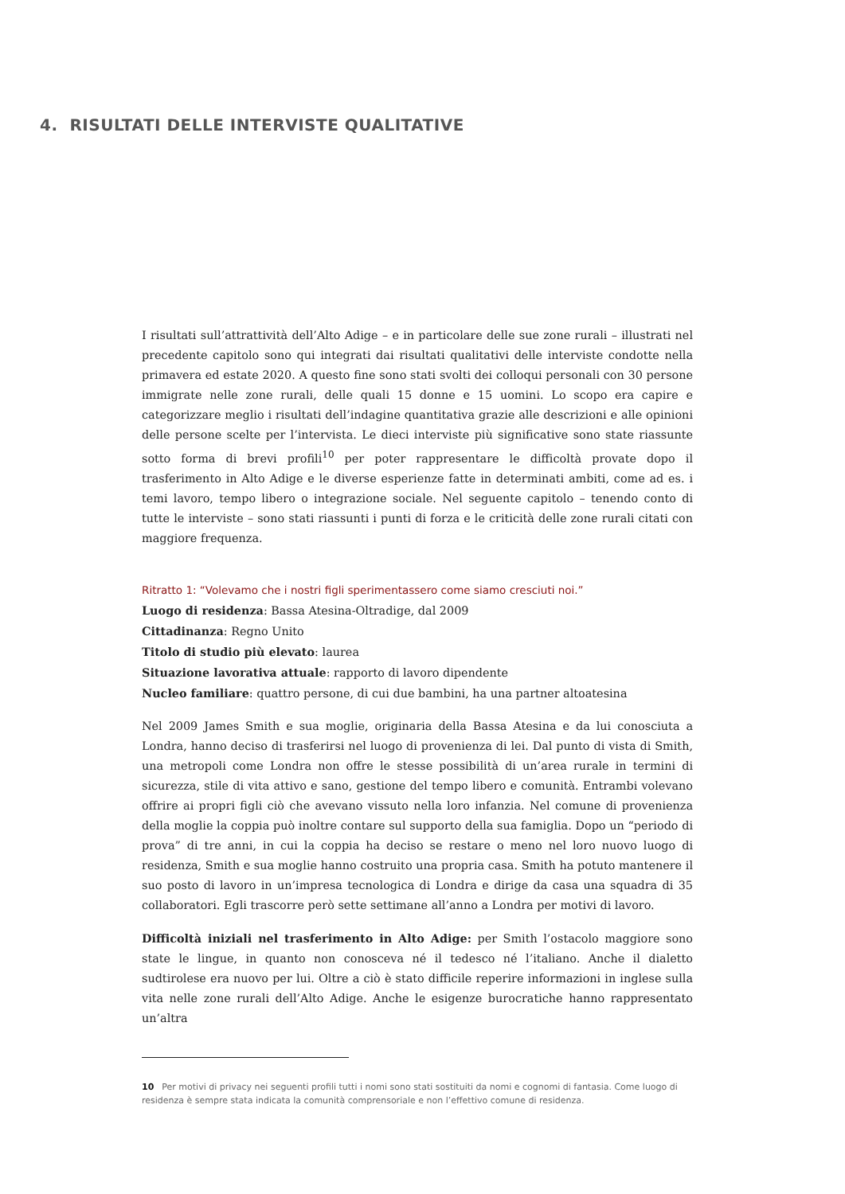4. RISULTATI DELLE INTERVISTE QUALITATIVE
I risultati sull’attrattività dell’Alto Adige – e in particolare delle sue zone rurali – illustrati nel precedente capitolo sono qui integrati dai risultati qualitativi delle interviste condotte nella primavera ed estate 2020. A questo fine sono stati svolti dei colloqui personali con 30 persone immigrate nelle zone rurali, delle quali 15 donne e 15 uomini. Lo scopo era capire e categorizzare meglio i risultati dell’indagine quantitativa grazie alle descrizioni e alle opinioni delle persone scelte per l’intervista. Le dieci interviste più significative sono state riassunte sotto forma di brevi profili<sup>10</sup> per poter rappresentare le difficoltà provate dopo il trasferimento in Alto Adige e le diverse esperienze fatte in determinati ambiti, come ad es. i temi lavoro, tempo libero o integrazione sociale. Nel seguente capitolo – tenendo conto di tutte le interviste – sono stati riassunti i punti di forza e le criticità delle zone rurali citati con maggiore frequenza.
Ritratto 1: “Volevamo che i nostri figli sperimentassero come siamo cresciuti noi.”
Luogo di residenza: Bassa Atesina-Oltradige, dal 2009
Cittadinanza: Regno Unito
Titolo di studio più elevato: laurea
Situazione lavorativa attuale: rapporto di lavoro dipendente
Nucleo familiare: quattro persone, di cui due bambini, ha una partner altoatesina
Nel 2009 James Smith e sua moglie, originaria della Bassa Atesina e da lui conosciuta a Londra, hanno deciso di trasferirsi nel luogo di provenienza di lei. Dal punto di vista di Smith, una metropoli come Londra non offre le stesse possibilità di un’area rurale in termini di sicurezza, stile di vita attivo e sano, gestione del tempo libero e comunità. Entrambi volevano offrire ai propri figli ciò che avevano vissuto nella loro infanzia. Nel comune di provenienza della moglie la coppia può inoltre contare sul supporto della sua famiglia. Dopo un “periodo di prova” di tre anni, in cui la coppia ha deciso se restare o meno nel loro nuovo luogo di residenza, Smith e sua moglie hanno costruito una propria casa. Smith ha potuto mantenere il suo posto di lavoro in un’impresa tecnologica di Londra e dirige da casa una squadra di 35 collaboratori. Egli trascorre però sette settimane all’anno a Londra per motivi di lavoro.
Difficoltà iniziali nel trasferimento in Alto Adige: per Smith l’ostacolo maggiore sono state le lingue, in quanto non conosceva né il tedesco né l’italiano. Anche il dialetto sudtirolese era nuovo per lui. Oltre a ciò è stato difficile reperire informazioni in inglese sulla vita nelle zone rurali dell’Alto Adige. Anche le esigenze burocratiche hanno rappresentato un’altra
10 Per motivi di privacy nei seguenti profili tutti i nomi sono stati sostituiti da nomi e cognomi di fantasia. Come luogo di residenza è sempre stata indicata la comunità comprensoriale e non l’effettivo comune di residenza.